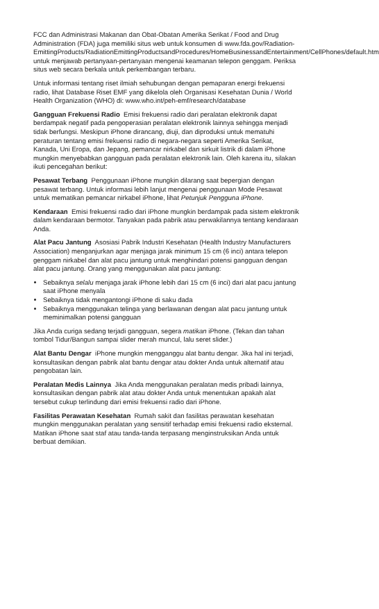FCC dan Administrasi Makanan dan Obat-Obatan Amerika Serikat / Food and Drug Administration (FDA) juga memiliki situs web untuk konsumen di www.fda.gov/Radiation-EmittingProducts/RadiationEmittingProductsandProcedures/HomeBusinessandEntertainment/CellPhones/default.htm untuk menjawab pertanyaan-pertanyaan mengenai keamanan telepon genggam. Periksa situs web secara berkala untuk perkembangan terbaru.
Untuk informasi tentang riset ilmiah sehubungan dengan pemaparan energi frekuensi radio, lihat Database Riset EMF yang dikelola oleh Organisasi Kesehatan Dunia / World Health Organization (WHO) di: www.who.int/peh-emf/research/database
Gangguan Frekuensi Radio Emisi frekuensi radio dari peralatan elektronik dapat berdampak negatif pada pengoperasian peralatan elektronik lainnya sehingga menjadi tidak berfungsi. Meskipun iPhone dirancang, diuji, dan diproduksi untuk mematuhi peraturan tentang emisi frekuensi radio di negara-negara seperti Amerika Serikat, Kanada, Uni Eropa, dan Jepang, pemancar nirkabel dan sirkuit listrik di dalam iPhone mungkin menyebabkan gangguan pada peralatan elektronik lain. Oleh karena itu, silakan ikuti pencegahan berikut:
Pesawat Terbang Penggunaan iPhone mungkin dilarang saat bepergian dengan pesawat terbang. Untuk informasi lebih lanjut mengenai penggunaan Mode Pesawat untuk mematikan pemancar nirkabel iPhone, lihat Petunjuk Pengguna iPhone.
Kendaraan Emisi frekuensi radio dari iPhone mungkin berdampak pada sistem elektronik dalam kendaraan bermotor. Tanyakan pada pabrik atau perwakilannya tentang kendaraan Anda.
Alat Pacu Jantung Asosiasi Pabrik Industri Kesehatan (Health Industry Manufacturers Association) menganjurkan agar menjaga jarak minimum 15 cm (6 inci) antara telepon genggam nirkabel dan alat pacu jantung untuk menghindari potensi gangguan dengan alat pacu jantung. Orang yang menggunakan alat pacu jantung:
Sebaiknya selalu menjaga jarak iPhone lebih dari 15 cm (6 inci) dari alat pacu jantung saat iPhone menyala
Sebaiknya tidak mengantongi iPhone di saku dada
Sebaiknya menggunakan telinga yang berlawanan dengan alat pacu jantung untuk meminimalkan potensi gangguan
Jika Anda curiga sedang terjadi gangguan, segera matikan iPhone. (Tekan dan tahan tombol Tidur/Bangun sampai slider merah muncul, lalu seret slider.)
Alat Bantu Dengar iPhone mungkin mengganggu alat bantu dengar. Jika hal ini terjadi, konsultasikan dengan pabrik alat bantu dengar atau dokter Anda untuk alternatif atau pengobatan lain.
Peralatan Medis Lainnya Jika Anda menggunakan peralatan medis pribadi lainnya, konsultasikan dengan pabrik alat atau dokter Anda untuk menentukan apakah alat tersebut cukup terlindung dari emisi frekuensi radio dari iPhone.
Fasilitas Perawatan Kesehatan Rumah sakit dan fasilitas perawatan kesehatan mungkin menggunakan peralatan yang sensitif terhadap emisi frekuensi radio eksternal. Matikan iPhone saat staf atau tanda-tanda terpasang menginstruksikan Anda untuk berbuat demikian.